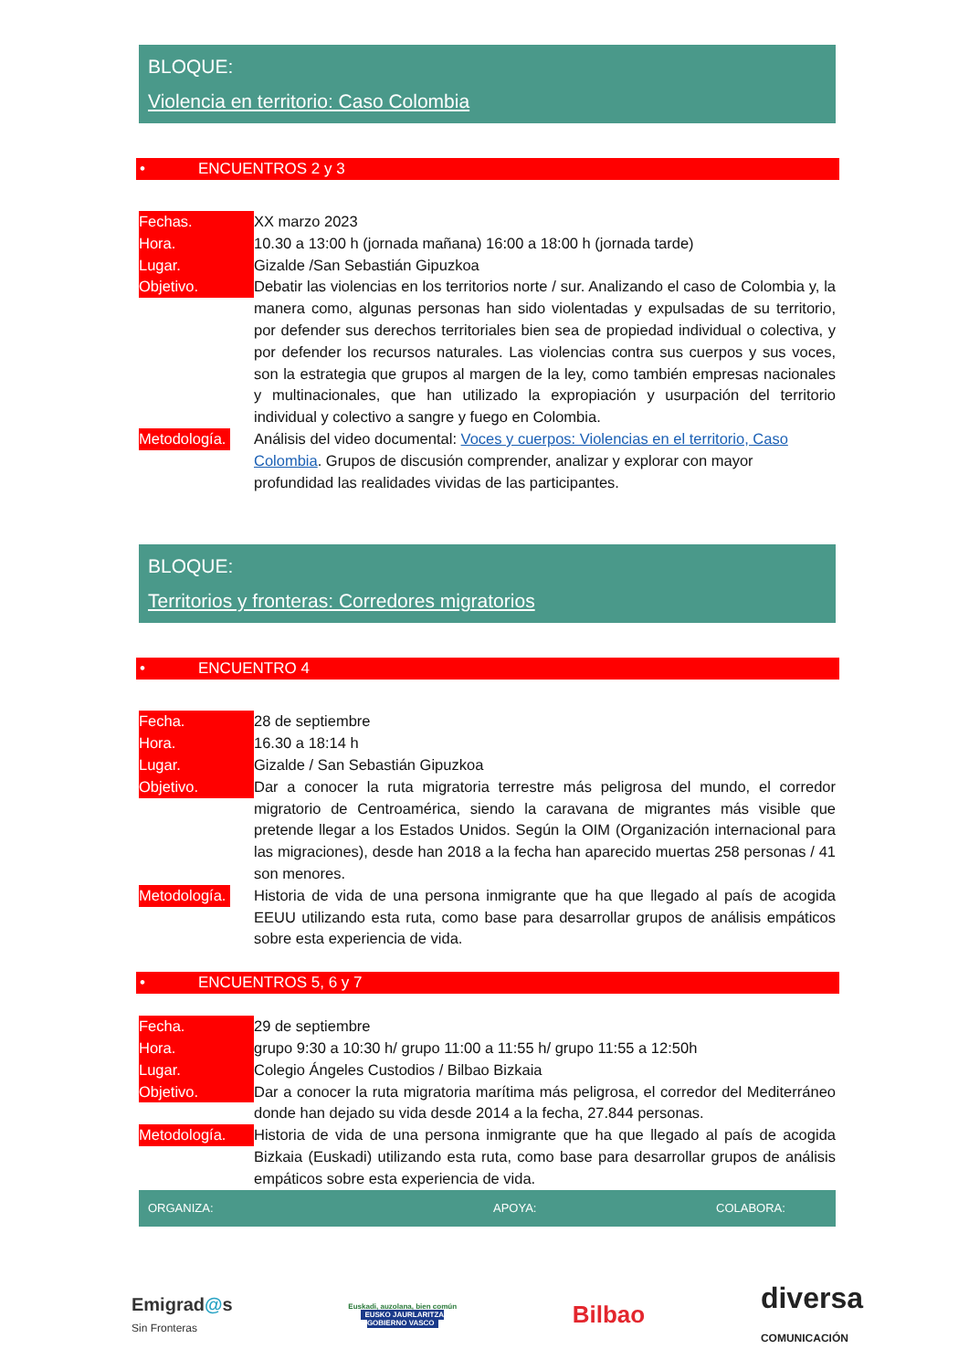BLOQUE:
Violencia en territorio: Caso Colombia
• ENCUENTROS 2 y 3
| Fechas. | XX marzo 2023 |
| Hora. | 10.30 a 13:00 h (jornada mañana) 16:00 a 18:00 h (jornada tarde) |
| Lugar. | Gizalde /San Sebastián Gipuzkoa |
| Objetivo. | Debatir las violencias en los territorios norte / sur. Analizando el caso de Colombia y, la manera como, algunas personas han sido violentadas y expulsadas de su territorio, por defender sus derechos territoriales bien sea de propiedad individual o colectiva, y por defender los recursos naturales. Las violencias contra sus cuerpos y sus voces, son la estrategia que grupos al margen de la ley, como también empresas nacionales y multinacionales, que han utilizado la expropiación y usurpación del territorio individual y colectivo a sangre y fuego en Colombia. |
| Metodología. | Análisis del video documental: Voces y cuerpos: Violencias en el territorio, Caso Colombia . Grupos de discusión comprender, analizar y explorar con mayor profundidad las realidades vividas de las participantes. |
BLOQUE:
Territorios y fronteras: Corredores migratorios
• ENCUENTRO 4
| Fecha. | 28 de septiembre |
| Hora. | 16.30 a 18:14 h |
| Lugar. | Gizalde / San Sebastián Gipuzkoa |
| Objetivo. | Dar a conocer la ruta migratoria terrestre más peligrosa del mundo, el corredor migratorio de Centroamérica, siendo la caravana de migrantes más visible que pretende llegar a los Estados Unidos. Según la OIM (Organización internacional para las migraciones), desde han 2018 a la fecha han aparecido muertas 258 personas / 41 son menores. |
| Metodología. | Historia de vida de una persona inmigrante que ha que llegado al país de acogida EEUU utilizando esta ruta, como base para desarrollar grupos de análisis empáticos sobre esta experiencia de vida. |
• ENCUENTROS 5, 6 y 7
| Fecha. | 29 de septiembre |
| Hora. | grupo 9:30 a 10:30 h/ grupo 11:00 a 11:55 h/ grupo 11:55 a 12:50h |
| Lugar. | Colegio Ángeles Custodios / Bilbao Bizkaia |
| Objetivo. | Dar a conocer la ruta migratoria marítima más peligrosa, el corredor del Mediterráneo donde han dejado su vida desde 2014 a la fecha, 27.844 personas. |
| Metodología. | Historia de vida de una persona inmigrante que ha que llegado al país de acogida Bizkaia (Euskadi) utilizando esta ruta, como base para desarrollar grupos de análisis empáticos sobre esta experiencia de vida. |
ORGANIZA: APOYA: COLABORA:
Emigrad@s
Sin Fronteras
Euskadi, auzolana, bien común
EUSKO JAURLARITZA
GOBIERNO VASCO
Bilbao
diversa
COMUNICACIÓN